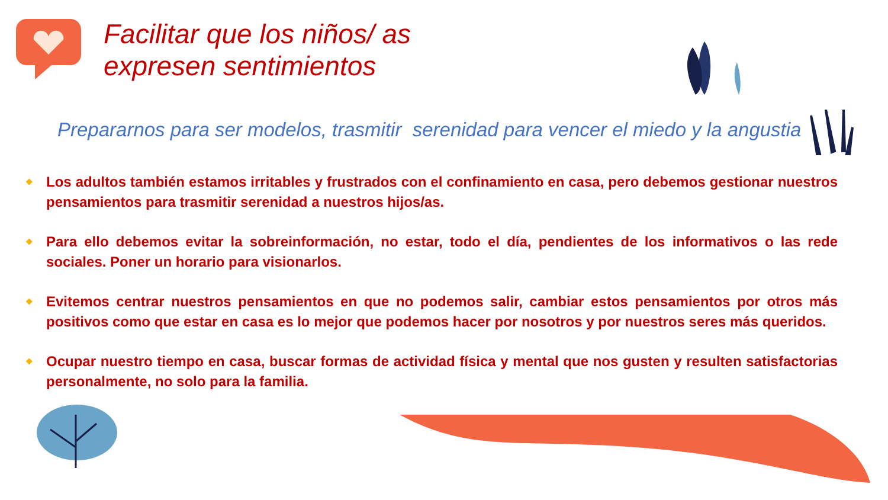Facilitar que los niños/ as
expresen sentimientos
Prepararnos para ser modelos, trasmitir serenidad para vencer el miedo y la angustia
❖ Los adultos también estamos irritables y frustrados con el confinamiento en casa, pero debemos gestionar nuestros pensamientos para trasmitir serenidad a nuestros hijos/as.
❖ Para ello debemos evitar la sobreinformación, no estar, todo el día, pendientes de los informativos o las rede sociales. Poner un horario para visionarlos.
❖ Evitemos centrar nuestros pensamientos en que no podemos salir, cambiar estos pensamientos por otros más positivos como que estar en casa es lo mejor que podemos hacer por nosotros y por nuestros seres más queridos.
❖ Ocupar nuestro tiempo en casa, buscar formas de actividad física y mental que nos gusten y resulten satisfactorias personalmente, no solo para la familia.